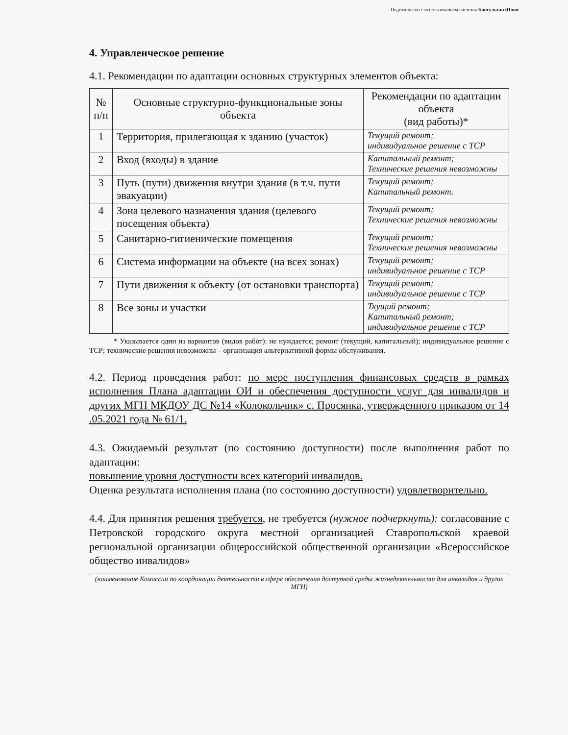Подготовлено с использованием системы КонсультантПлюс
4. Управленческое решение
4.1. Рекомендации по адаптации основных структурных элементов объекта:
| № п/п | Основные структурно-функциональные зоны объекта | Рекомендации по адаптации объекта (вид работы)* |
| --- | --- | --- |
| 1 | Территория, прилегающая к зданию (участок) | Текущий ремонт; индивидуальное решение с ТСР |
| 2 | Вход (входы) в здание | Капитальный ремонт; Технические решения невозможны |
| 3 | Путь (пути) движения внутри здания (в т.ч. пути эвакуации) | Текущий ремонт; Капитальный ремонт. |
| 4 | Зона целевого назначения здания (целевого посещения объекта) | Текущий ремонт; Технические решения невозможны |
| 5 | Санитарно-гигиенические помещения | Текущий ремонт; Технические решения невозможны |
| 6 | Система информации на объекте (на всех зонах) | Текущий ремонт; индивидуальное решение с ТСР |
| 7 | Пути движения к объекту (от остановки транспорта) | Текущий ремонт; индивидуальное решение с ТСР |
| 8 | Все зоны и участки | Ткущий ремонт; Капитальный ремонт; индивидуальное решение с ТСР |
* Указывается один из вариантов (видов работ): не нуждается; ремонт (текущий, капитальный); индивидуальное решение с ТСР; технические решения невозможны – организация альтернативной формы обслуживания.
4.2. Период проведения работ: по мере поступления финансовых средств в рамках исполнения Плана адаптации ОИ и обеспечения доступности услуг для инвалидов и других МГН МКДОУ ДС №14 «Колокольчик» с. Просянка, утвержденного приказом от 14 .05.2021 года № 61/1.
4.3. Ожидаемый результат (по состоянию доступности) после выполнения работ по адаптации:
повышение уровня доступности всех категорий инвалидов.
Оценка результата исполнения плана (по состоянию доступности) удовлетворительно.
4.4. Для принятия решения требуется, не требуется (нужное подчеркнуть): согласование с Петровской городского округа местной организацией Ставропольской краевой региональной организации общероссийской общественной организации «Всероссийское общество инвалидов»
(наименование Комиссии по координации деятельности в сфере обеспечения доступной среды жизнедеятельности для инвалидов и других МГН)